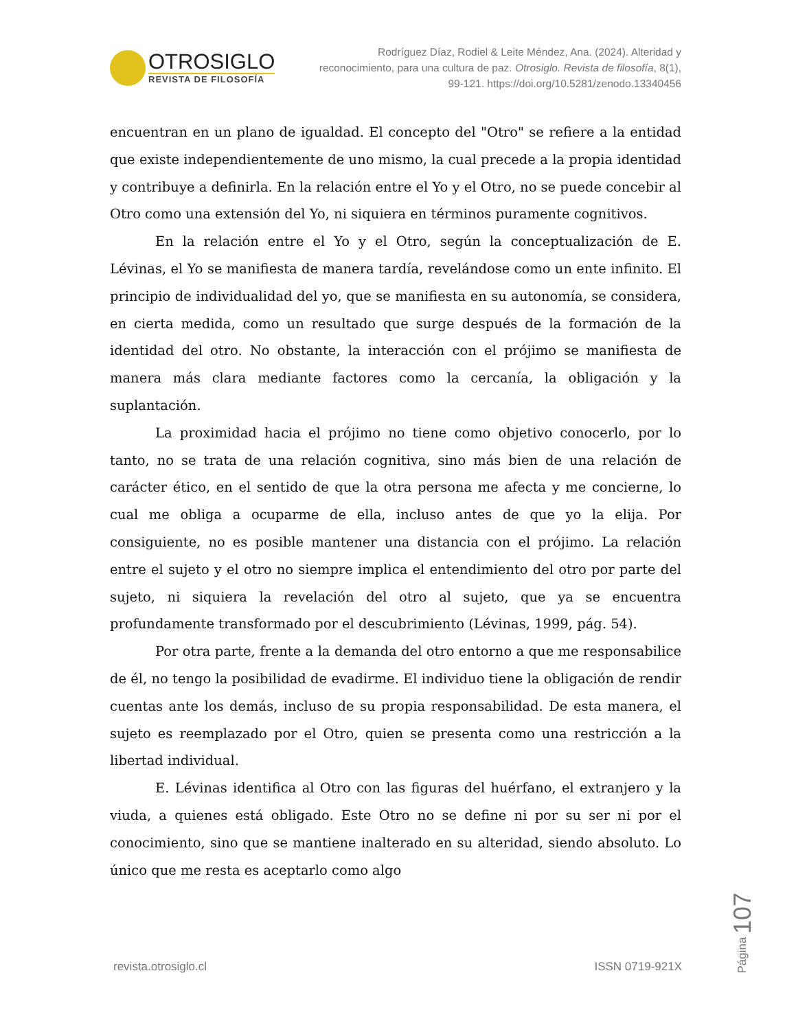OTROSIGLO
REVISTA DE FILOSOFÍA
Rodríguez Díaz, Rodiel & Leite Méndez, Ana. (2024). Alteridad y reconocimiento, para una cultura de paz. Otrosiglo. Revista de filosofía, 8(1), 99-121. https://doi.org/10.5281/zenodo.13340456
encuentran en un plano de igualdad. El concepto del "Otro" se refiere a la entidad que existe independientemente de uno mismo, la cual precede a la propia identidad y contribuye a definirla. En la relación entre el Yo y el Otro, no se puede concebir al Otro como una extensión del Yo, ni siquiera en términos puramente cognitivos.
En la relación entre el Yo y el Otro, según la conceptualización de E. Lévinas, el Yo se manifiesta de manera tardía, revelándose como un ente infinito. El principio de individualidad del yo, que se manifiesta en su autonomía, se considera, en cierta medida, como un resultado que surge después de la formación de la identidad del otro. No obstante, la interacción con el prójimo se manifiesta de manera más clara mediante factores como la cercanía, la obligación y la suplantación.
La proximidad hacia el prójimo no tiene como objetivo conocerlo, por lo tanto, no se trata de una relación cognitiva, sino más bien de una relación de carácter ético, en el sentido de que la otra persona me afecta y me concierne, lo cual me obliga a ocuparme de ella, incluso antes de que yo la elija. Por consiguiente, no es posible mantener una distancia con el prójimo. La relación entre el sujeto y el otro no siempre implica el entendimiento del otro por parte del sujeto, ni siquiera la revelación del otro al sujeto, que ya se encuentra profundamente transformado por el descubrimiento (Lévinas, 1999, pág. 54).
Por otra parte, frente a la demanda del otro entorno a que me responsabilice de él, no tengo la posibilidad de evadirme. El individuo tiene la obligación de rendir cuentas ante los demás, incluso de su propia responsabilidad. De esta manera, el sujeto es reemplazado por el Otro, quien se presenta como una restricción a la libertad individual.
E. Lévinas identifica al Otro con las figuras del huérfano, el extranjero y la viuda, a quienes está obligado. Este Otro no se define ni por su ser ni por el conocimiento, sino que se mantiene inalterado en su alteridad, siendo absoluto. Lo único que me resta es aceptarlo como algo
revista.otrosiglo.cl ISSN 0719-921X
Página 107